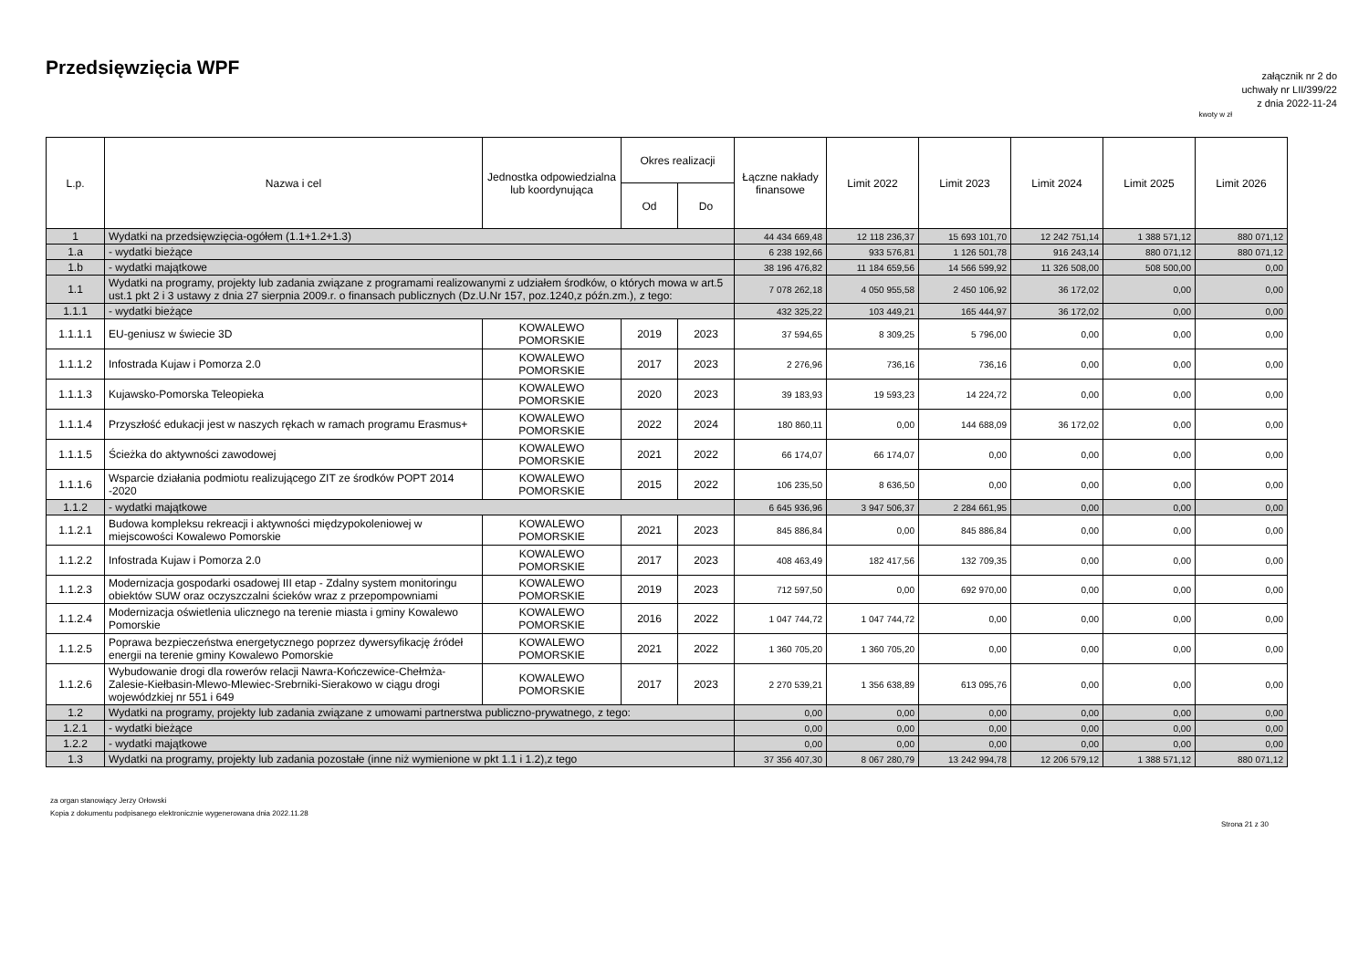Przedsięwzięcia WPF
załącznik nr 2 do
uchwały nr LII/399/22
z dnia 2022-11-24
kwoty w zł
| L.p. | Nazwa i cel | Jednostka odpowiedzialna lub koordynująca | Okres realizacji | | Łączne nakłady finansowe | Limit 2022 | Limit 2023 | Limit 2024 | Limit 2025 | Limit 2026 |
| --- | --- | --- | --- | --- | --- | --- | --- | --- | --- | --- |
| | | | Od | Do | | | | | | |
| 1 | Wydatki na przedsięwzięcia-ogółem (1.1+1.2+1.3) | | | | 44 434 669,48 | 12 118 236,37 | 15 693 101,70 | 12 242 751,14 | 1 388 571,12 | 880 071,12 |
| 1.a | - wydatki bieżące | | | | 6 238 192,66 | 933 576,81 | 1 126 501,78 | 916 243,14 | 880 071,12 | 880 071,12 |
| 1.b | - wydatki majątkowe | | | | 38 196 476,82 | 11 184 659,56 | 14 566 599,92 | 11 326 508,00 | 508 500,00 | 0,00 |
| 1.1 | Wydatki na programy, projekty lub zadania związane z programami realizowanymi z udziałem środków, o których mowa w art.5 ust.1 pkt 2 i 3 ustawy z dnia 27 sierpnia 2009.r. o finansach publicznych (Dz.U.Nr 157, poz.1240,z późn.zm.), z tego: | | | | 7 078 262,18 | 4 050 955,58 | 2 450 106,92 | 36 172,02 | 0,00 | 0,00 |
| 1.1.1 | - wydatki bieżące | | | | 432 325,22 | 103 449,21 | 165 444,97 | 36 172,02 | 0,00 | 0,00 |
| 1.1.1.1 | EU-geniusz w świecie 3D | KOWALEWO POMORSKIE | 2019 | 2023 | 37 594,65 | 8 309,25 | 5 796,00 | 0,00 | 0,00 | 0,00 |
| 1.1.1.2 | Infostrada Kujaw i Pomorza 2.0 | KOWALEWO POMORSKIE | 2017 | 2023 | 2 276,96 | 736,16 | 736,16 | 0,00 | 0,00 | 0,00 |
| 1.1.1.3 | Kujawsko-Pomorska Teleopieka | KOWALEWO POMORSKIE | 2020 | 2023 | 39 183,93 | 19 593,23 | 14 224,72 | 0,00 | 0,00 | 0,00 |
| 1.1.1.4 | Przyszłość edukacji jest w naszych rękach w ramach programu Erasmus+ | KOWALEWO POMORSKIE | 2022 | 2024 | 180 860,11 | 0,00 | 144 688,09 | 36 172,02 | 0,00 | 0,00 |
| 1.1.1.5 | Ścieżka do aktywności zawodowej | KOWALEWO POMORSKIE | 2021 | 2022 | 66 174,07 | 66 174,07 | 0,00 | 0,00 | 0,00 | 0,00 |
| 1.1.1.6 | Wsparcie działania podmiotu realizującego ZIT ze środków POPT 2014 -2020 | KOWALEWO POMORSKIE | 2015 | 2022 | 106 235,50 | 8 636,50 | 0,00 | 0,00 | 0,00 | 0,00 |
| 1.1.2 | - wydatki majątkowe | | | | 6 645 936,96 | 3 947 506,37 | 2 284 661,95 | 0,00 | 0,00 | 0,00 |
| 1.1.2.1 | Budowa kompleksu rekreacji i aktywności międzypokoleniowej w miejscowości Kowalewo Pomorskie | KOWALEWO POMORSKIE | 2021 | 2023 | 845 886,84 | 0,00 | 845 886,84 | 0,00 | 0,00 | 0,00 |
| 1.1.2.2 | Infostrada Kujaw i Pomorza 2.0 | KOWALEWO POMORSKIE | 2017 | 2023 | 408 463,49 | 182 417,56 | 132 709,35 | 0,00 | 0,00 | 0,00 |
| 1.1.2.3 | Modernizacja gospodarki osadowej III etap - Zdalny system monitoringu obiektów SUW oraz oczyszczalni ścieków wraz z przepompowniami | KOWALEWO POMORSKIE | 2019 | 2023 | 712 597,50 | 0,00 | 692 970,00 | 0,00 | 0,00 | 0,00 |
| 1.1.2.4 | Modernizacja oświetlenia ulicznego na terenie miasta i gminy Kowalewo Pomorskie | KOWALEWO POMORSKIE | 2016 | 2022 | 1 047 744,72 | 1 047 744,72 | 0,00 | 0,00 | 0,00 | 0,00 |
| 1.1.2.5 | Poprawa bezpieczeństwa energetycznego poprzez dywersyfikację źródeł energii na terenie gminy Kowalewo Pomorskie | KOWALEWO POMORSKIE | 2021 | 2022 | 1 360 705,20 | 1 360 705,20 | 0,00 | 0,00 | 0,00 | 0,00 |
| 1.1.2.6 | Wybudowanie drogi dla rowerów relacji Nawra-Kończewice-Chełmża-Zalesie-Kiełbasin-Mlewo-Mlewiec-Srebrniki-Sierakowo w ciągu drogi wojewódzkiej nr 551 i 649 | KOWALEWO POMORSKIE | 2017 | 2023 | 2 270 539,21 | 1 356 638,89 | 613 095,76 | 0,00 | 0,00 | 0,00 |
| 1.2 | Wydatki na programy, projekty lub zadania związane z umowami partnerstwa publiczno-prywatnego, z tego: | | | | 0,00 | 0,00 | 0,00 | 0,00 | 0,00 | 0,00 |
| 1.2.1 | - wydatki bieżące | | | | 0,00 | 0,00 | 0,00 | 0,00 | 0,00 | 0,00 |
| 1.2.2 | - wydatki majątkowe | | | | 0,00 | 0,00 | 0,00 | 0,00 | 0,00 | 0,00 |
| 1.3 | Wydatki na programy, projekty lub zadania pozostałe (inne niż wymienione w pkt 1.1 i 1.2),z tego | | | | 37 356 407,30 | 8 067 280,79 | 13 242 994,78 | 12 206 579,12 | 1 388 571,12 | 880 071,12 |
za organ stanowiący Jerzy Orłowski
Kopia z dokumentu podpisanego elektronicznie wygenerowana dnia 2022.11.28
Strona 21 z 30